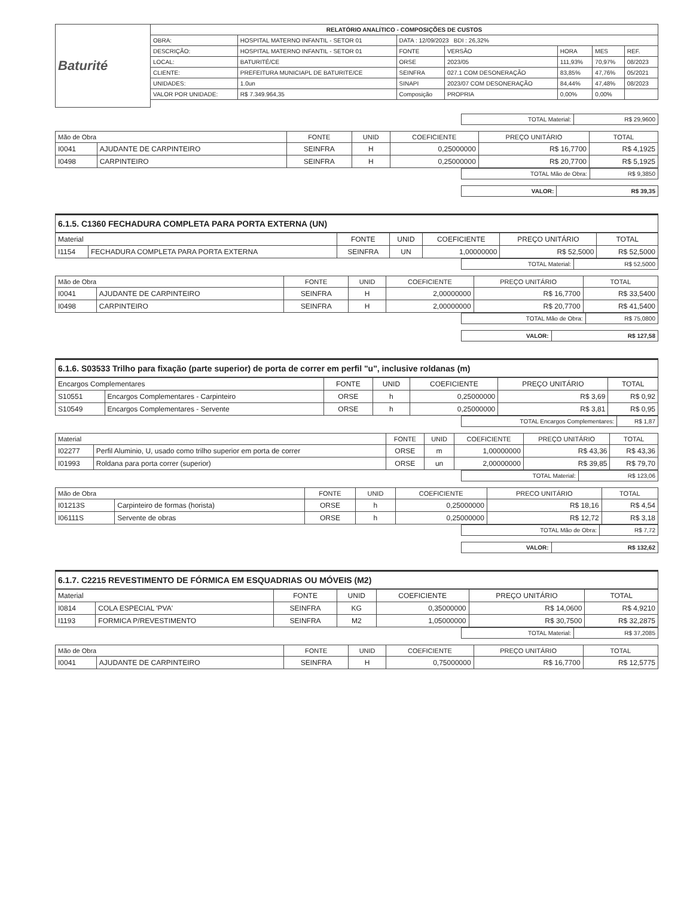| Baturité | RELATÓRIO ANALÍTICO - COMPOSIÇÕES DE CUSTOS | | | | | | |
| | OBRA: | HOSPITAL MATERNO INFANTIL - SETOR 01 | DATA : 12/09/2023 BDI : 26,32% | | | | |
| | DESCRIÇÃO: | HOSPITAL MATERNO INFANTIL - SETOR 01 | FONTE | VERSÃO | HORA | MES | REF. |
| | LOCAL: | BATURITÉ/CE | ORSE | 2023/05 | 111,93% | 70,97% | 08/2023 |
| | CLIENTE: | PREFEITURA MUNICIAPL DE BATURITE/CE | SEINFRA | 027.1 COM DESONERAÇÃO | 83,85% | 47,76% | 05/2021 |
| | UNIDADES: | 1.0un | SINAPI | 2023/07 COM DESONERAÇÃO | 84,44% | 47,48% | 08/2023 |
| | VALOR POR UNIDADE: | R$ 7.349.964,35 | Composição | PROPRIA | 0,00% | 0,00% | |
| TOTAL Material: | R$ 29,9600 |
| Mão de Obra | | FONTE | UNID | COEFICIENTE | PREÇO UNITÁRIO | TOTAL |
| --- | --- | --- | --- | --- | --- | --- |
| I0041 | AJUDANTE DE CARPINTEIRO | SEINFRA | H | 0,25000000 | R$ 16,7700 | R$ 4,1925 |
| I0498 | CARPINTEIRO | SEINFRA | H | 0,25000000 | R$ 20,7700 | R$ 5,1925 |
| TOTAL Mão de Obra: | R$ 9,3850 |
| VALOR: | R$ 39,35 |
6.1.5. C1360 FECHADURA COMPLETA PARA PORTA EXTERNA (UN)
| Material | | FONTE | UNID | COEFICIENTE | PREÇO UNITÁRIO | TOTAL |
| --- | --- | --- | --- | --- | --- | --- |
| I1154 | FECHADURA COMPLETA PARA PORTA EXTERNA | SEINFRA | UN | 1,00000000 | R$ 52,5000 | R$ 52,5000 |
| TOTAL Material: | R$ 52,5000 |
| Mão de Obra | | FONTE | UNID | COEFICIENTE | PREÇO UNITÁRIO | TOTAL |
| --- | --- | --- | --- | --- | --- | --- |
| I0041 | AJUDANTE DE CARPINTEIRO | SEINFRA | H | 2,00000000 | R$ 16,7700 | R$ 33,5400 |
| I0498 | CARPINTEIRO | SEINFRA | H | 2,00000000 | R$ 20,7700 | R$ 41,5400 |
| TOTAL Mão de Obra: | R$ 75,0800 |
| VALOR: | R$ 127,58 |
6.1.6. S03533 Trilho para fixação (parte superior) de porta de correr em perfil "u", inclusive roldanas (m)
| Encargos Complementares | | FONTE | UNID | COEFICIENTE | PREÇO UNITÁRIO | TOTAL |
| --- | --- | --- | --- | --- | --- | --- |
| S10551 | Encargos Complementares - Carpinteiro | ORSE | h | 0,25000000 | R$ 3,69 | R$ 0,92 |
| S10549 | Encargos Complementares - Servente | ORSE | h | 0,25000000 | R$ 3,81 | R$ 0,95 |
| TOTAL Encargos Complementares: | R$ 1,87 |
| Material | | FONTE | UNID | COEFICIENTE | PREÇO UNITÁRIO | TOTAL |
| --- | --- | --- | --- | --- | --- | --- |
| I02277 | Perfil Aluminio, U, usado como trilho superior em porta de correr | ORSE | m | 1,00000000 | R$ 43,36 | R$ 43,36 |
| I01993 | Roldana para porta correr (superior) | ORSE | un | 2,00000000 | R$ 39,85 | R$ 79,70 |
| TOTAL Material: | R$ 123,06 |
| Mão de Obra | | FONTE | UNID | COEFICIENTE | PRECO UNITÁRIO | TOTAL |
| --- | --- | --- | --- | --- | --- | --- |
| I01213S | Carpinteiro de formas (horista) | ORSE | h | 0,25000000 | R$ 18,16 | R$ 4,54 |
| I06111S | Servente de obras | ORSE | h | 0,25000000 | R$ 12,72 | R$ 3,18 |
| TOTAL Mão de Obra: | R$ 7,72 |
| VALOR: | R$ 132,62 |
6.1.7. C2215 REVESTIMENTO DE FÓRMICA EM ESQUADRIAS OU MÓVEIS (M2)
| Material | | FONTE | UNID | COEFICIENTE | PREÇO UNITÁRIO | TOTAL |
| --- | --- | --- | --- | --- | --- | --- |
| I0814 | COLA ESPECIAL 'PVA' | SEINFRA | KG | 0,35000000 | R$ 14,0600 | R$ 4,9210 |
| I1193 | FORMICA P/REVESTIMENTO | SEINFRA | M2 | 1,05000000 | R$ 30,7500 | R$ 32,2875 |
| TOTAL Material: | R$ 37,2085 |
| Mão de Obra | | FONTE | UNID | COEFICIENTE | PREÇO UNITÁRIO | TOTAL |
| --- | --- | --- | --- | --- | --- | --- |
| I0041 | AJUDANTE DE CARPINTEIRO | SEINFRA | H | 0,75000000 | R$ 16,7700 | R$ 12,5775 |